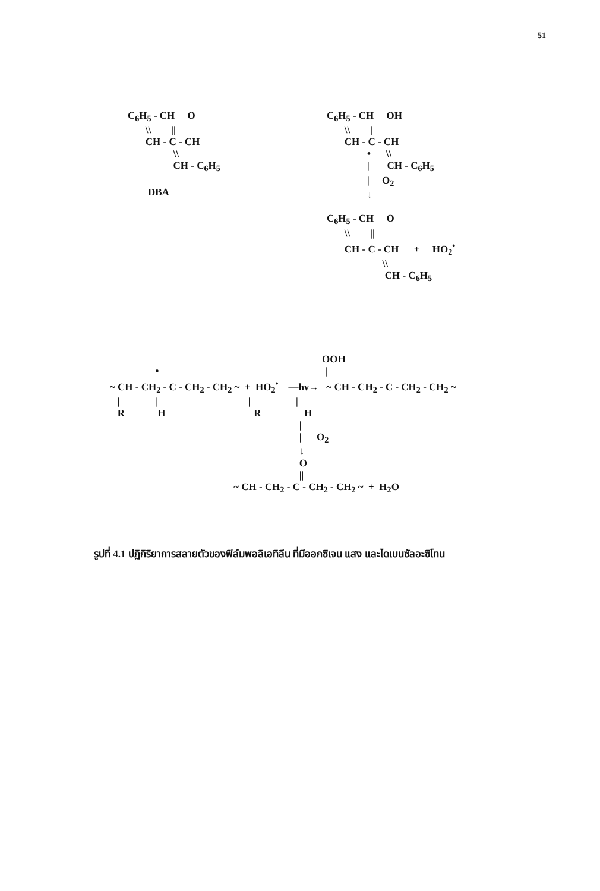51
C<sub>6</sub>H<sub>5</sub> - CH O \\ || CH - C - CH \\ CH - C<sub>6</sub>H<sub>5</sub> DBA
C<sub>6</sub>H<sub>5</sub> - CH OH \\ | CH - C - CH • \\ | CH - C<sub>6</sub>H<sub>5</sub> | O<sub>2</sub> ↓ C<sub>6</sub>H<sub>5</sub> - CH O \\ || CH - C - CH + HO<sub>2</sub><sup>•</sup> \\ CH - C<sub>6</sub>H<sub>5</sub>
OOH • | ~ CH - CH<sub>2</sub> - C - CH<sub>2</sub> - CH<sub>2</sub> ~ + HO<sub>2</sub><sup>•</sup> —hν→ ~ CH - CH<sub>2</sub> - C - CH<sub>2</sub> - CH<sub>2</sub> ~ | | | | R H R H | | O<sub>2</sub> ↓ O || ~ CH - CH<sub>2</sub> - C - CH<sub>2</sub> - CH<sub>2</sub> ~ + H<sub>2</sub>O
รูปที่ 4.1 ปฏิกิริยาการสลายตัวของฟิล์มพอลิเอทิลีน ที่มีออกซิเจน แสง และไดเบนซัลอะซิโทน